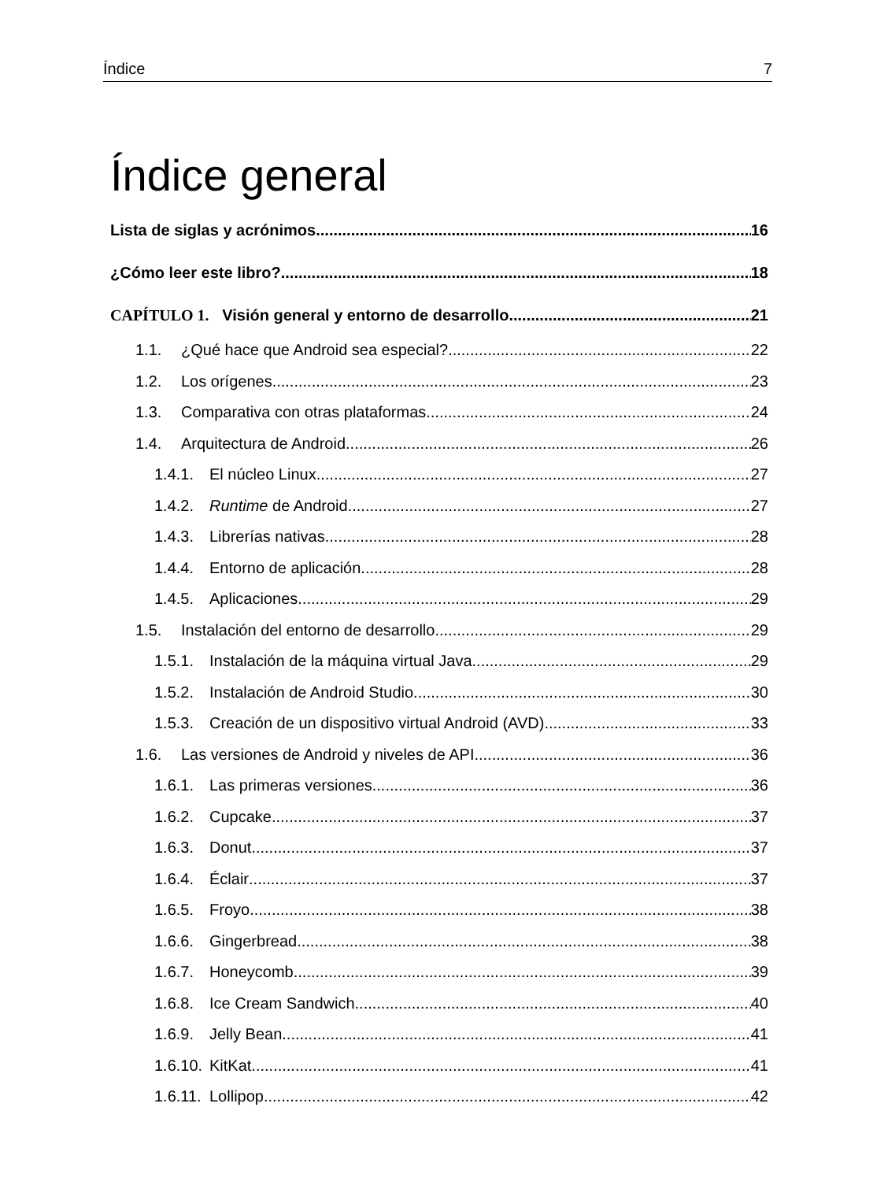Índice 7
Índice general
Lista de siglas y acrónimos 16
¿Cómo leer este libro? 18
CAPÍTULO 1. Visión general y entorno de desarrollo 21
1.1. ¿Qué hace que Android sea especial? 22
1.2. Los orígenes 23
1.3. Comparativa con otras plataformas 24
1.4. Arquitectura de Android 26
1.4.1. El núcleo Linux 27
1.4.2. Runtime de Android 27
1.4.3. Librerías nativas 28
1.4.4. Entorno de aplicación 28
1.4.5. Aplicaciones 29
1.5. Instalación del entorno de desarrollo 29
1.5.1. Instalación de la máquina virtual Java 29
1.5.2. Instalación de Android Studio 30
1.5.3. Creación de un dispositivo virtual Android (AVD) 33
1.6. Las versiones de Android y niveles de API 36
1.6.1. Las primeras versiones 36
1.6.2. Cupcake 37
1.6.3. Donut 37
1.6.4. Éclair 37
1.6.5. Froyo 38
1.6.6. Gingerbread 38
1.6.7. Honeycomb 39
1.6.8. Ice Cream Sandwich 40
1.6.9. Jelly Bean 41
1.6.10. KitKat 41
1.6.11. Lollipop 42